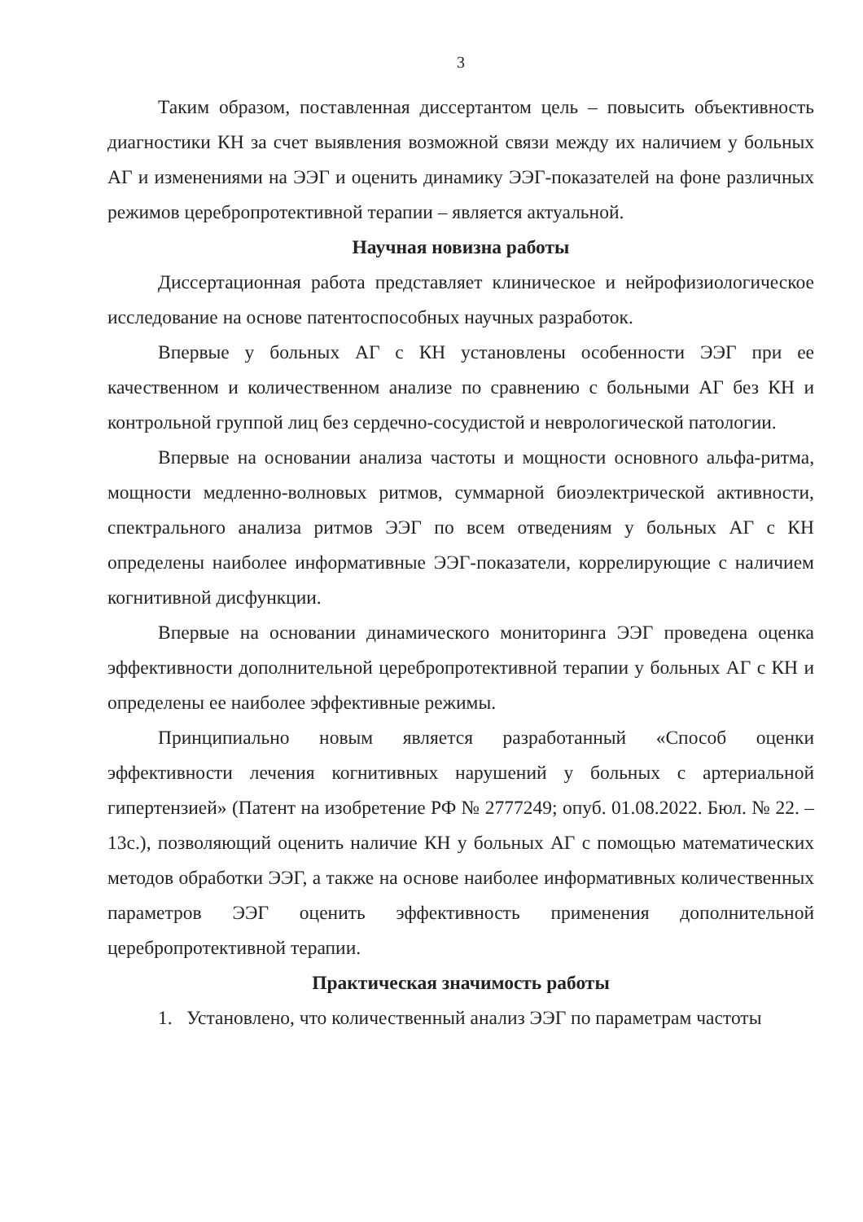3
Таким образом, поставленная диссертантом цель – повысить объективность диагностики КН за счет выявления возможной связи между их наличием у больных АГ и изменениями на ЭЭГ и оценить динамику ЭЭГ-показателей на фоне различных режимов церебропротективной терапии – является актуальной.
Научная новизна работы
Диссертационная работа представляет клиническое и нейрофизиологическое исследование на основе патентоспособных научных разработок.
Впервые у больных АГ с КН установлены особенности ЭЭГ при ее качественном и количественном анализе по сравнению с больными АГ без КН и контрольной группой лиц без сердечно-сосудистой и неврологической патологии.
Впервые на основании анализа частоты и мощности основного альфа-ритма, мощности медленно-волновых ритмов, суммарной биоэлектрической активности, спектрального анализа ритмов ЭЭГ по всем отведениям у больных АГ с КН определены наиболее информативные ЭЭГ-показатели, коррелирующие с наличием когнитивной дисфункции.
Впервые на основании динамического мониторинга ЭЭГ проведена оценка эффективности дополнительной церебропротективной терапии у больных АГ с КН и определены ее наиболее эффективные режимы.
Принципиально новым является разработанный «Способ оценки эффективности лечения когнитивных нарушений у больных с артериальной гипертензией» (Патент на изобретение РФ № 2777249; опуб. 01.08.2022. Бюл. № 22. – 13с.), позволяющий оценить наличие КН у больных АГ с помощью математических методов обработки ЭЭГ, а также на основе наиболее информативных количественных параметров ЭЭГ оценить эффективность применения дополнительной церебропротективной терапии.
Практическая значимость работы
1. Установлено, что количественный анализ ЭЭГ по параметрам частоты